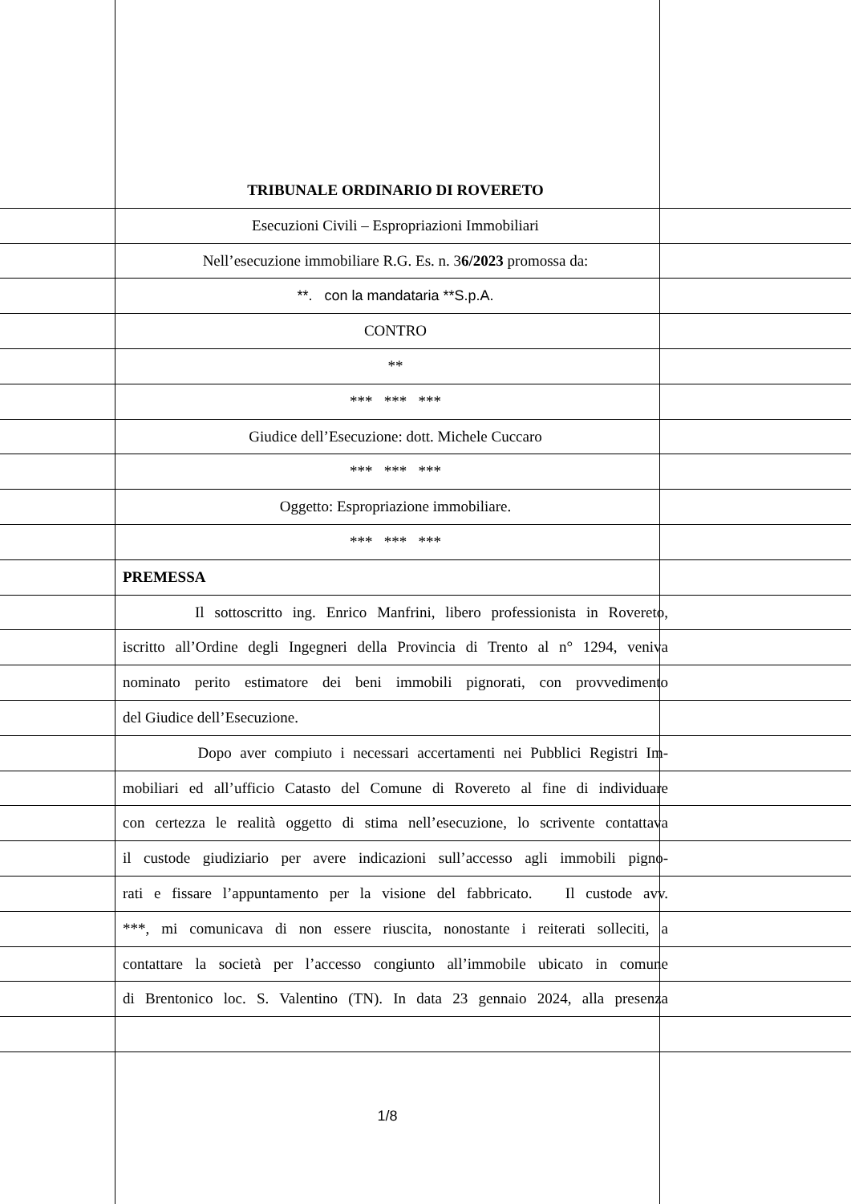TRIBUNALE ORDINARIO DI ROVERETO
Esecuzioni Civili – Espropriazioni Immobiliari
Nell’esecuzione immobiliare R.G. Es. n. 36/2023 promossa da:
**. con la mandataria **S.p.A.
CONTRO
**
*** *** ***
Giudice dell’Esecuzione: dott. Michele Cuccaro
*** *** ***
Oggetto: Espropriazione immobiliare.
*** *** ***
PREMESSA
Il sottoscritto ing. Enrico Manfrini, libero professionista in Rovereto,
iscritto all’Ordine degli Ingegneri della Provincia di Trento al n° 1294, veniva
nominato perito estimatore dei beni immobili pignorati, con provvedimento
del Giudice dell’Esecuzione.
Dopo aver compiuto i necessari accertamenti nei Pubblici Registri Im-
mobiliari ed all’ufficio Catasto del Comune di Rovereto al fine di individuare
con certezza le realità oggetto di stima nell’esecuzione, lo scrivente contattava
il custode giudiziario per avere indicazioni sull’accesso agli immobili pigno-
rati e fissare l’appuntamento per la visione del fabbricato. Il custode avv.
***, mi comunicava di non essere riuscita, nonostante i reiterati solleciti, a
contattare la società per l’accesso congiunto all’immobile ubicato in comune
di Brentonico loc. S. Valentino (TN). In data 23 gennaio 2024, alla presenza
1/8